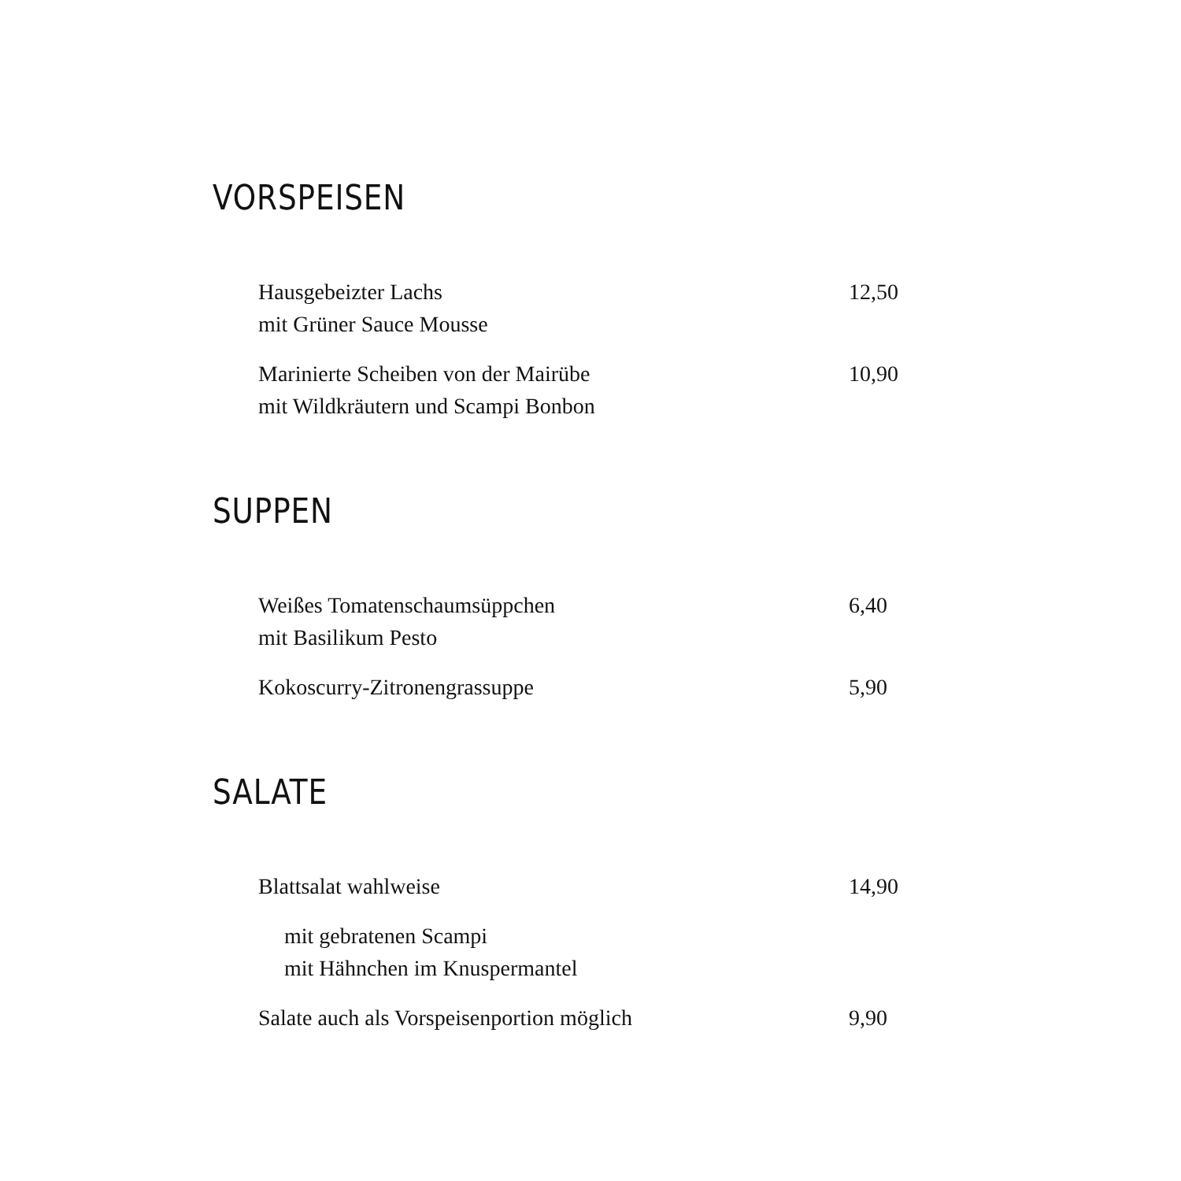VORSPEISEN
Hausgebeizter Lachs
mit Grüner Sauce Mousse
12,50
Marinierte Scheiben von der Mairübe
mit Wildkräutern und Scampi Bonbon
10,90
SUPPEN
Weißes Tomatenschaumsüppchen
mit Basilikum Pesto
6,40
Kokoscurry-Zitronengrassuppe 5,90
SALATE
Blattsalat wahlweise 14,90
mit gebratenen Scampi
mit Hähnchen im Knuspermantel
Salate auch als Vorspeisenportion möglich 9,90